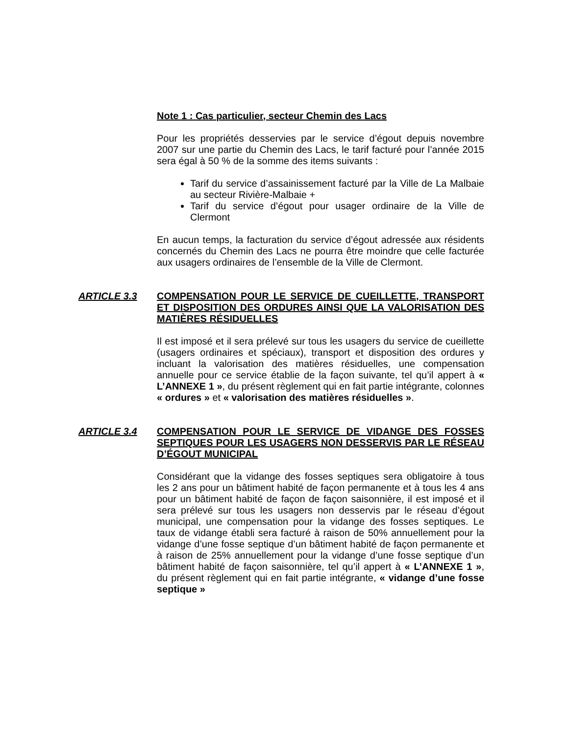Note 1 : Cas particulier, secteur Chemin des Lacs
Pour les propriétés desservies par le service d’égout depuis novembre 2007 sur une partie du Chemin des Lacs, le tarif facturé pour l’année 2015 sera égal à 50 % de la somme des items suivants :
Tarif du service d’assainissement facturé par la Ville de La Malbaie au secteur Rivière-Malbaie +
Tarif du service d’égout pour usager ordinaire de la Ville de Clermont
En aucun temps, la facturation du service d’égout adressée aux résidents concernés du Chemin des Lacs ne pourra être moindre que celle facturée aux usagers ordinaires de l’ensemble de la Ville de Clermont.
ARTICLE 3.3 COMPENSATION POUR LE SERVICE DE CUEILLETTE, TRANSPORT ET DISPOSITION DES ORDURES AINSI QUE LA VALORISATION DES MATIÈRES RÉSIDUELLES
Il est imposé et il sera prélevé sur tous les usagers du service de cueillette (usagers ordinaires et spéciaux), transport et disposition des ordures y incluant la valorisation des matières résiduelles, une compensation annuelle pour ce service établie de la façon suivante, tel qu’il appert à « L’ANNEXE 1 », du présent règlement qui en fait partie intégrante, colonnes « ordures » et « valorisation des matières résiduelles ».
ARTICLE 3.4 COMPENSATION POUR LE SERVICE DE VIDANGE DES FOSSES SEPTIQUES POUR LES USAGERS NON DESSERVIS PAR LE RÉSEAU D’ÉGOUT MUNICIPAL
Considérant que la vidange des fosses septiques sera obligatoire à tous les 2 ans pour un bâtiment habité de façon permanente et à tous les 4 ans pour un bâtiment habité de façon de façon saisonnière, il est imposé et il sera prélevé sur tous les usagers non desservis par le réseau d’égout municipal, une compensation pour la vidange des fosses septiques. Le taux de vidange établi sera facturé à raison de 50% annuellement pour la vidange d’une fosse septique d’un bâtiment habité de façon permanente et à raison de 25% annuellement pour la vidange d’une fosse septique d’un bâtiment habité de façon saisonnière, tel qu’il appert à « L’ANNEXE 1 », du présent règlement qui en fait partie intégrante, « vidange d’une fosse septique »